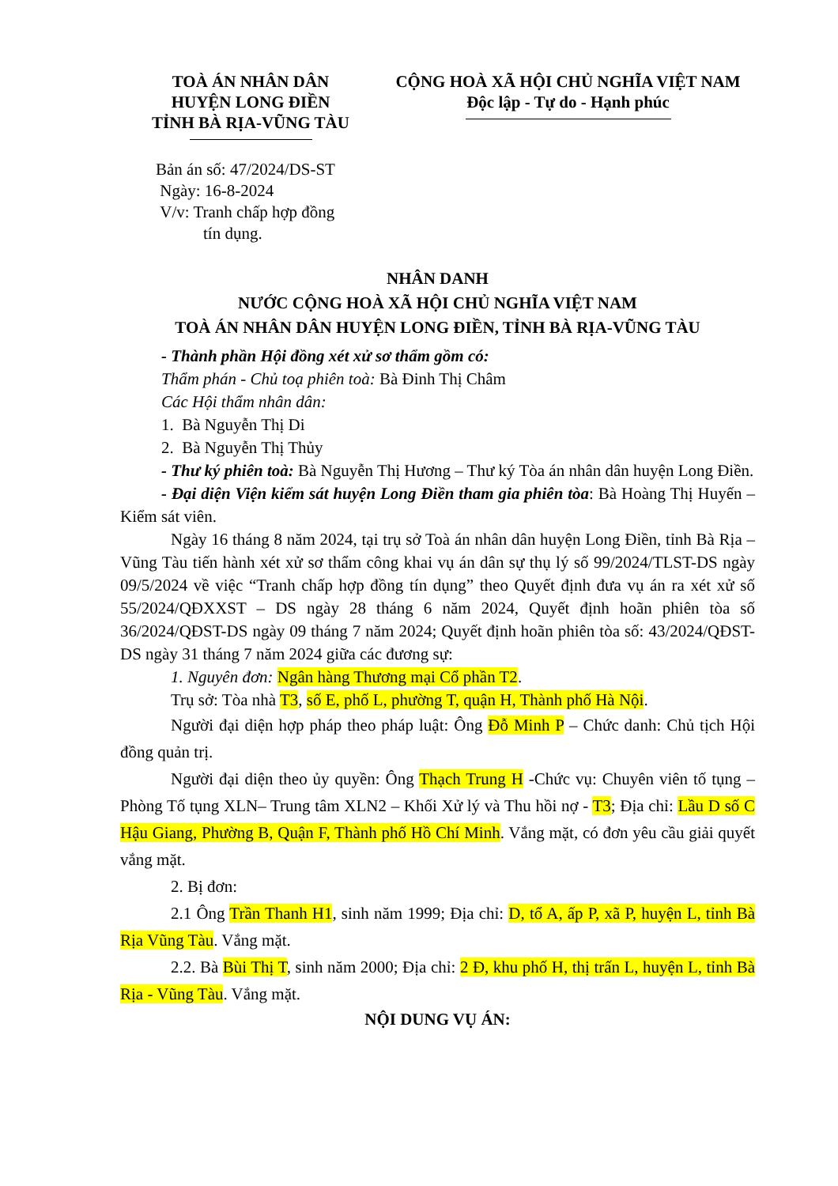TOÀ ÁN NHÂN DÂN
HUYỆN LONG ĐIỀN
TỈNH BÀ RỊA-VŨNG TÀU
CỘNG HOÀ XÃ HỘI CHỦ NGHĨA VIỆT NAM
Độc lập - Tự do - Hạnh phúc
Bản án số: 47/2024/DS-ST
Ngày: 16-8-2024
V/v: Tranh chấp hợp đồng
tín dụng.
NHÂN DANH
NƯỚC CỘNG HOÀ XÃ HỘI CHỦ NGHĨA VIỆT NAM
TOÀ ÁN NHÂN DÂN HUYỆN LONG ĐIỀN, TỈNH BÀ RỊA-VŨNG TÀU
- Thành phần Hội đồng xét xử sơ thẩm gồm có:
Thẩm phán - Chủ toạ phiên toà: Bà Đinh Thị Châm
Các Hội thẩm nhân dân:
1. Bà Nguyễn Thị Di
2. Bà Nguyễn Thị Thủy
- Thư ký phiên toà: Bà Nguyễn Thị Hương – Thư ký Tòa án nhân dân huyện Long Điền.
- Đại diện Viện kiểm sát huyện Long Điền tham gia phiên tòa: Bà Hoàng Thị Huyến – Kiểm sát viên.
Ngày 16 tháng 8 năm 2024, tại trụ sở Toà án nhân dân huyện Long Điền, tỉnh Bà Rịa – Vũng Tàu tiến hành xét xử sơ thẩm công khai vụ án dân sự thụ lý số 99/2024/TLST-DS ngày 09/5/2024 về việc “Tranh chấp hợp đồng tín dụng” theo Quyết định đưa vụ án ra xét xử số 55/2024/QĐXXST – DS ngày 28 tháng 6 năm 2024, Quyết định hoãn phiên tòa số 36/2024/QĐST-DS ngày 09 tháng 7 năm 2024; Quyết định hoãn phiên tòa số: 43/2024/QĐST-DS ngày 31 tháng 7 năm 2024 giữa các đương sự:
1. Nguyên đơn: Ngân hàng Thương mại Cổ phần T2.
Trụ sở: Tòa nhà T3, số E, phố L, phường T, quận H, Thành phố Hà Nội.
Người đại diện hợp pháp theo pháp luật: Ông Đỗ Minh P – Chức danh: Chủ tịch Hội đồng quản trị.
Người đại diện theo ủy quyền: Ông Thạch Trung H -Chức vụ: Chuyên viên tố tụng – Phòng Tố tụng XLN– Trung tâm XLN2 – Khối Xử lý và Thu hồi nợ - T3; Địa chỉ: Lầu D số C Hậu Giang, Phường B, Quận F, Thành phố Hồ Chí Minh. Vắng mặt, có đơn yêu cầu giải quyết vắng mặt.
2. Bị đơn:
2.1 Ông Trần Thanh H1, sinh năm 1999; Địa chỉ: D, tổ A, ấp P, xã P, huyện L, tỉnh Bà Rịa Vũng Tàu. Vắng mặt.
2.2. Bà Bùi Thị T, sinh năm 2000; Địa chỉ: 2 Đ, khu phố H, thị trấn L, huyện L, tỉnh Bà Rịa - Vũng Tàu. Vắng mặt.
NỘI DUNG VỤ ÁN: